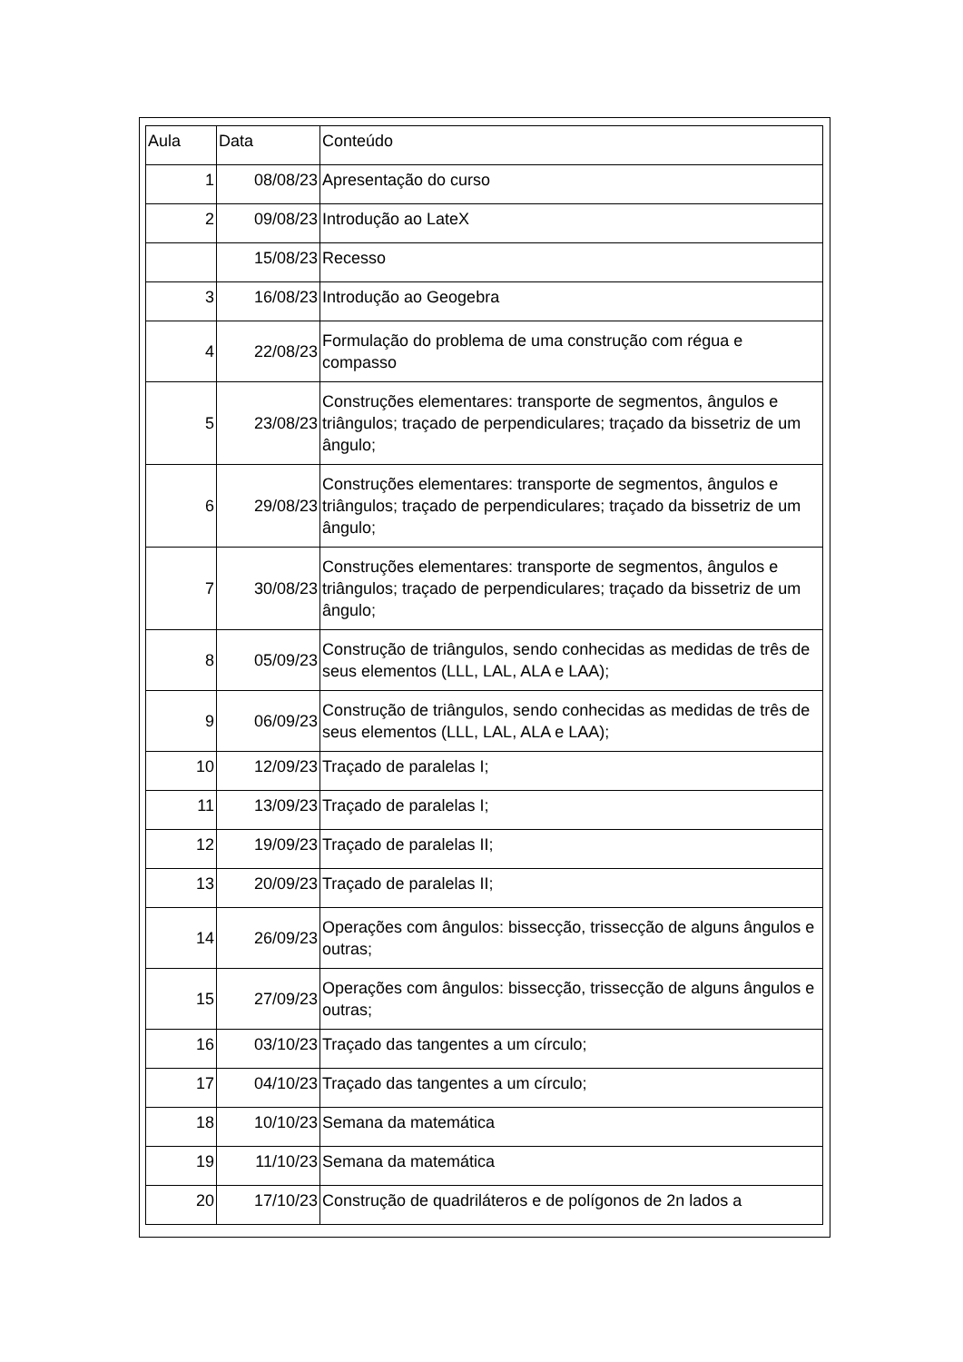| Aula | Data | Conteúdo |
| 1 | 08/08/23 | Apresentação do curso |
| 2 | 09/08/23 | Introdução ao LateX |
| | 15/08/23 | Recesso |
| 3 | 16/08/23 | Introdução ao Geogebra |
| 4 | 22/08/23 | Formulação do problema de uma construção com régua e compasso |
| 5 | 23/08/23 | Construções elementares: transporte de segmentos, ângulos e triângulos; traçado de perpendiculares; traçado da bissetriz de um ângulo; |
| 6 | 29/08/23 | Construções elementares: transporte de segmentos, ângulos e triângulos; traçado de perpendiculares; traçado da bissetriz de um ângulo; |
| 7 | 30/08/23 | Construções elementares: transporte de segmentos, ângulos e triângulos; traçado de perpendiculares; traçado da bissetriz de um ângulo; |
| 8 | 05/09/23 | Construção de triângulos, sendo conhecidas as medidas de três de seus elementos (LLL, LAL, ALA e LAA); |
| 9 | 06/09/23 | Construção de triângulos, sendo conhecidas as medidas de três de seus elementos (LLL, LAL, ALA e LAA); |
| 10 | 12/09/23 | Traçado de paralelas I; |
| 11 | 13/09/23 | Traçado de paralelas I; |
| 12 | 19/09/23 | Traçado de paralelas II; |
| 13 | 20/09/23 | Traçado de paralelas II; |
| 14 | 26/09/23 | Operações com ângulos: bissecção, trissecção de alguns ângulos e outras; |
| 15 | 27/09/23 | Operações com ângulos: bissecção, trissecção de alguns ângulos e outras; |
| 16 | 03/10/23 | Traçado das tangentes a um círculo; |
| 17 | 04/10/23 | Traçado das tangentes a um círculo; |
| 18 | 10/10/23 | Semana da matemática |
| 19 | 11/10/23 | Semana da matemática |
| 20 | 17/10/23 | Construção de quadriláteros e de polígonos de 2n lados a |